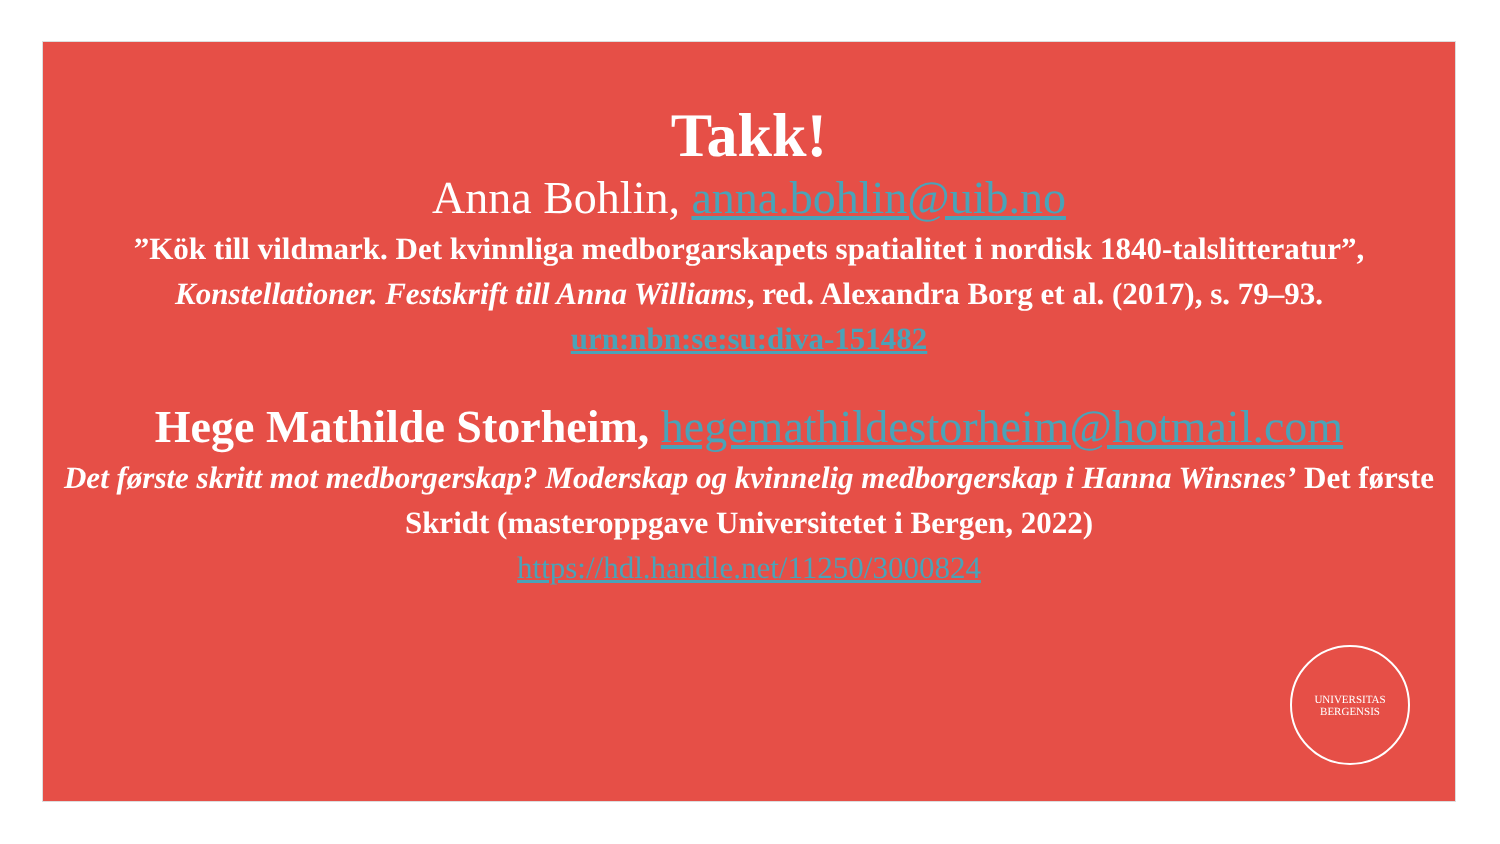Takk!
Anna Bohlin, anna.bohlin@uib.no
”Kök till vildmark. Det kvinnliga medborgarskapets spatialitet i nordisk 1840-talslitteratur”,
Konstellationer. Festskrift till Anna Williams, red. Alexandra Borg et al. (2017), s. 79–93.
urn:nbn:se:su:diva-151482
Hege Mathilde Storheim, hegemathildestorheim@hotmail.com
Det første skritt mot medborgerskap? Moderskap og kvinnelig medborgerskap i Hanna Winsnes’ Det første Skridt (masteroppgave Universitetet i Bergen, 2022)
https://hdl.handle.net/11250/3000824
UNIVERSITAS BERGENSIS